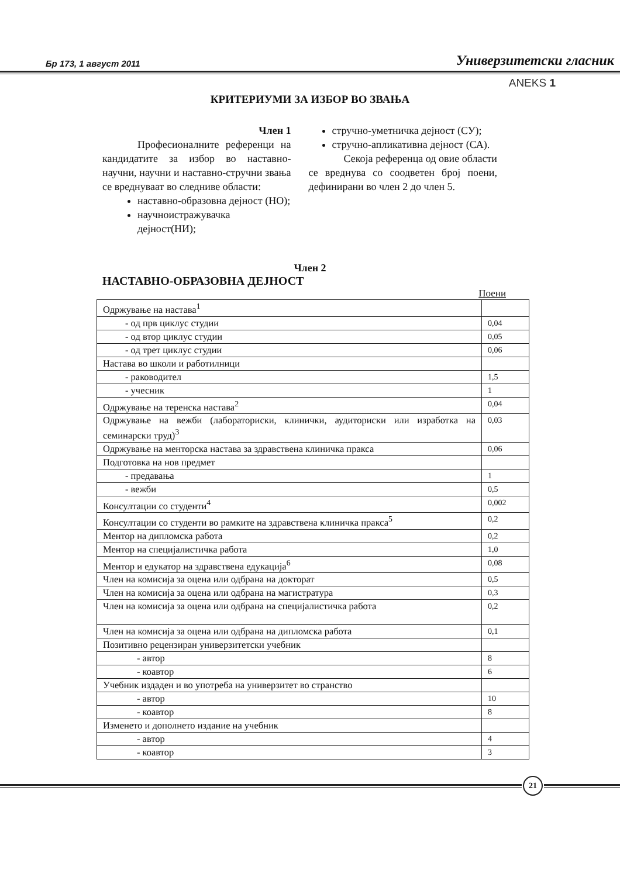Бр 173, 1 август 2011 Универзитетски гласник
ANEKS 1
КРИТЕРИУМИ ЗА ИЗБОР ВО ЗВАЊА
Член 1
Професионалните референци на кандидатите за избор во наставно-научни, научни и наставно-стручни звања се вреднуваат во следниве области:
наставно-образовна дејност (НО);
научноистражувачка дејност(НИ);
стручно-уметничка дејност (СУ);
стручно-апликативна дејност (СА).
Секоја референца од овие области се вреднува со соодветен број поени, дефинирани во член 2 до член 5.
Член 2
НАСТАВНО-ОБРАЗОВНА ДЕЈНОСТ
Поени
| Одржување на настава<sup>1</sup> | |
| - од прв циклус студии | 0,04 |
| - од втор циклус студии | 0,05 |
| - од трет циклус студии | 0,06 |
| Настава во школи и работилници | |
| - раководител | 1,5 |
| - учесник | 1 |
| Одржување на теренска настава<sup>2</sup> | 0,04 |
| Одржување на вежби (лабораториски, клинички, аудиториски или изработка на семинарски труд)<sup>3</sup> | 0,03 |
| Одржување на менторска настава за здравствена клиничка пракса | 0,06 |
| Подготовка на нов предмет | |
| - предавања | 1 |
| - вежби | 0,5 |
| Консултации со студенти<sup>4</sup> | 0,002 |
| Консултации со студенти во рамките на здравствена клиничка пракса<sup>5</sup> | 0,2 |
| Ментор на дипломска работа | 0,2 |
| Ментор на специјалистичка работа | 1,0 |
| Ментор и едукатор на здравствена едукација<sup>6</sup> | 0,08 |
| Член на комисија за оцена или одбрана на докторат | 0,5 |
| Член на комисија за оцена или одбрана на магистратура | 0,3 |
| Член на комисија за оцена или одбрана на специјалистичка работа | 0,2 |
| Член на комисија за оцена или одбрана на дипломска работа | 0,1 |
| Позитивно рецензиран универзитетски учебник | |
| - автор | 8 |
| - коавтор | 6 |
| Учебник издаден и во употреба на универзитет во странство | |
| - автор | 10 |
| - коавтор | 8 |
| Изменето и дополнето издание на учебник | |
| - автор | 4 |
| - коавтор | 3 |
21